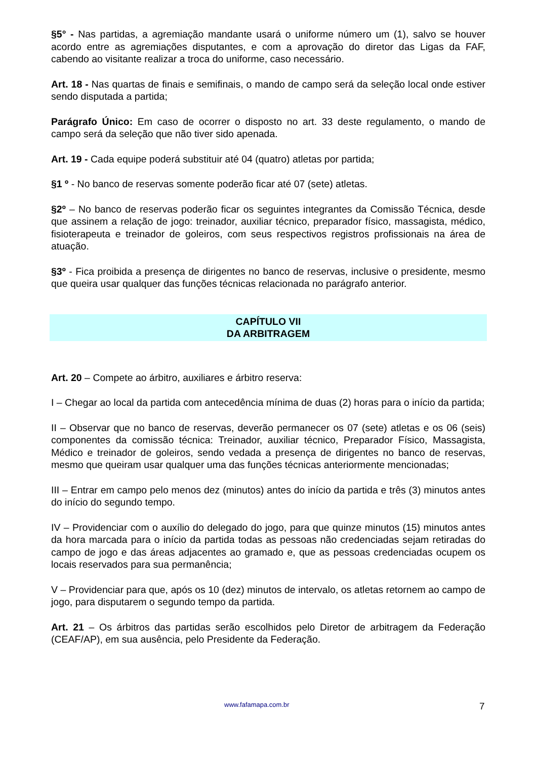§5° - Nas partidas, a agremiação mandante usará o uniforme número um (1), salvo se houver acordo entre as agremiações disputantes, e com a aprovação do diretor das Ligas da FAF, cabendo ao visitante realizar a troca do uniforme, caso necessário.
Art. 18 - Nas quartas de finais e semifinais, o mando de campo será da seleção local onde estiver sendo disputada a partida;
Parágrafo Único: Em caso de ocorrer o disposto no art. 33 deste regulamento, o mando de campo será da seleção que não tiver sido apenada.
Art. 19 - Cada equipe poderá substituir até 04 (quatro) atletas por partida;
§1 º - No banco de reservas somente poderão ficar até 07 (sete) atletas.
§2º – No banco de reservas poderão ficar os seguintes integrantes da Comissão Técnica, desde que assinem a relação de jogo: treinador, auxiliar técnico, preparador físico, massagista, médico, fisioterapeuta e treinador de goleiros, com seus respectivos registros profissionais na área de atuação.
§3º - Fica proibida a presença de dirigentes no banco de reservas, inclusive o presidente, mesmo que queira usar qualquer das funções técnicas relacionada no parágrafo anterior.
CAPÍTULO VII
DA ARBITRAGEM
Art. 20 – Compete ao árbitro, auxiliares e árbitro reserva:
I – Chegar ao local da partida com antecedência mínima de duas (2) horas para o início da partida;
II – Observar que no banco de reservas, deverão permanecer os 07 (sete) atletas e os 06 (seis) componentes da comissão técnica: Treinador, auxiliar técnico, Preparador Físico, Massagista, Médico e treinador de goleiros, sendo vedada a presença de dirigentes no banco de reservas, mesmo que queiram usar qualquer uma das funções técnicas anteriormente mencionadas;
III – Entrar em campo pelo menos dez (minutos) antes do início da partida e três (3) minutos antes do início do segundo tempo.
IV – Providenciar com o auxílio do delegado do jogo, para que quinze minutos (15) minutos antes da hora marcada para o início da partida todas as pessoas não credenciadas sejam retiradas do campo de jogo e das áreas adjacentes ao gramado e, que as pessoas credenciadas ocupem os locais reservados para sua permanência;
V – Providenciar para que, após os 10 (dez) minutos de intervalo, os atletas retornem ao campo de jogo, para disputarem o segundo tempo da partida.
Art. 21 – Os árbitros das partidas serão escolhidos pelo Diretor de arbitragem da Federação (CEAF/AP), em sua ausência, pelo Presidente da Federação.
www.fafamapa.com.br 7